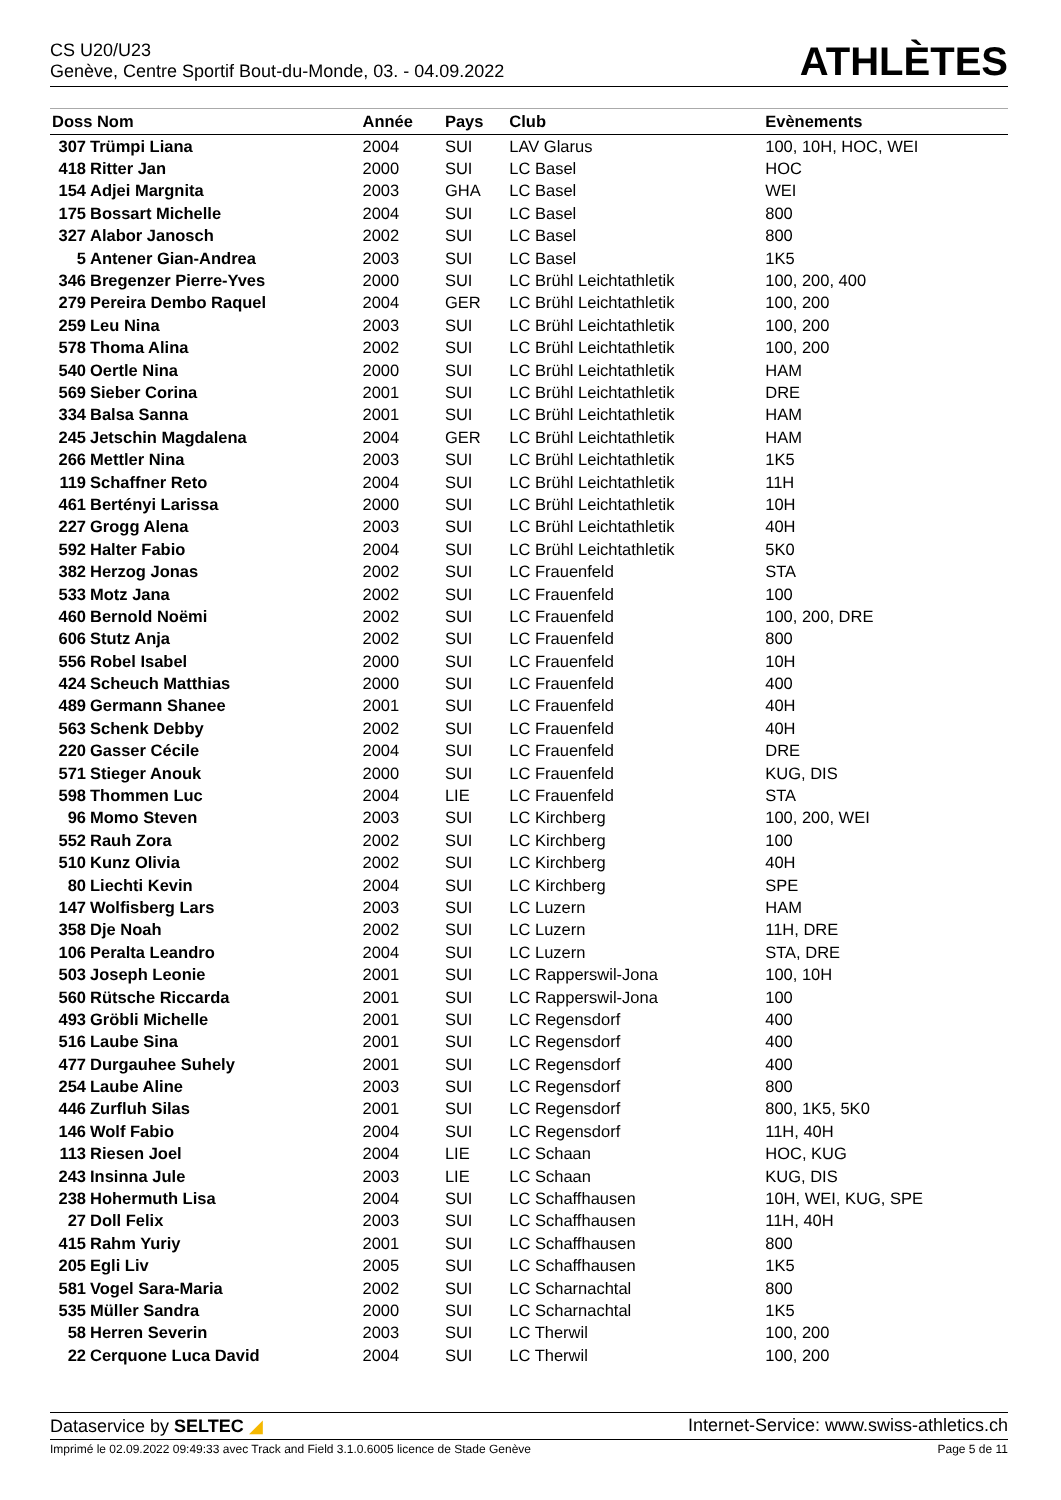CS U20/U23
Genève, Centre Sportif Bout-du-Monde, 03. - 04.09.2022
ATHLÈTES
| Doss Nom | | Année | Pays | Club | Evènements |
| --- | --- | --- | --- | --- | --- |
| 307 | Trümpi Liana | 2004 | SUI | LAV Glarus | 100, 10H, HOC, WEI |
| 418 | Ritter Jan | 2000 | SUI | LC Basel | HOC |
| 154 | Adjei Margnita | 2003 | GHA | LC Basel | WEI |
| 175 | Bossart Michelle | 2004 | SUI | LC Basel | 800 |
| 327 | Alabor Janosch | 2002 | SUI | LC Basel | 800 |
| 5 | Antener Gian-Andrea | 2003 | SUI | LC Basel | 1K5 |
| 346 | Bregenzer Pierre-Yves | 2000 | SUI | LC Brühl Leichtathletik | 100, 200, 400 |
| 279 | Pereira Dembo Raquel | 2004 | GER | LC Brühl Leichtathletik | 100, 200 |
| 259 | Leu Nina | 2003 | SUI | LC Brühl Leichtathletik | 100, 200 |
| 578 | Thoma Alina | 2002 | SUI | LC Brühl Leichtathletik | 100, 200 |
| 540 | Oertle Nina | 2000 | SUI | LC Brühl Leichtathletik | HAM |
| 569 | Sieber Corina | 2001 | SUI | LC Brühl Leichtathletik | DRE |
| 334 | Balsa Sanna | 2001 | SUI | LC Brühl Leichtathletik | HAM |
| 245 | Jetschin Magdalena | 2004 | GER | LC Brühl Leichtathletik | HAM |
| 266 | Mettler Nina | 2003 | SUI | LC Brühl Leichtathletik | 1K5 |
| 119 | Schaffner Reto | 2004 | SUI | LC Brühl Leichtathletik | 11H |
| 461 | Bertényi Larissa | 2000 | SUI | LC Brühl Leichtathletik | 10H |
| 227 | Grogg Alena | 2003 | SUI | LC Brühl Leichtathletik | 40H |
| 592 | Halter Fabio | 2004 | SUI | LC Brühl Leichtathletik | 5K0 |
| 382 | Herzog Jonas | 2002 | SUI | LC Frauenfeld | STA |
| 533 | Motz Jana | 2002 | SUI | LC Frauenfeld | 100 |
| 460 | Bernold Noëmi | 2002 | SUI | LC Frauenfeld | 100, 200, DRE |
| 606 | Stutz Anja | 2002 | SUI | LC Frauenfeld | 800 |
| 556 | Robel Isabel | 2000 | SUI | LC Frauenfeld | 10H |
| 424 | Scheuch Matthias | 2000 | SUI | LC Frauenfeld | 400 |
| 489 | Germann Shanee | 2001 | SUI | LC Frauenfeld | 40H |
| 563 | Schenk Debby | 2002 | SUI | LC Frauenfeld | 40H |
| 220 | Gasser Cécile | 2004 | SUI | LC Frauenfeld | DRE |
| 571 | Stieger Anouk | 2000 | SUI | LC Frauenfeld | KUG, DIS |
| 598 | Thommen Luc | 2004 | LIE | LC Frauenfeld | STA |
| 96 | Momo Steven | 2003 | SUI | LC Kirchberg | 100, 200, WEI |
| 552 | Rauh Zora | 2002 | SUI | LC Kirchberg | 100 |
| 510 | Kunz Olivia | 2002 | SUI | LC Kirchberg | 40H |
| 80 | Liechti Kevin | 2004 | SUI | LC Kirchberg | SPE |
| 147 | Wolfisberg Lars | 2003 | SUI | LC Luzern | HAM |
| 358 | Dje Noah | 2002 | SUI | LC Luzern | 11H, DRE |
| 106 | Peralta Leandro | 2004 | SUI | LC Luzern | STA, DRE |
| 503 | Joseph Leonie | 2001 | SUI | LC Rapperswil-Jona | 100, 10H |
| 560 | Rütsche Riccarda | 2001 | SUI | LC Rapperswil-Jona | 100 |
| 493 | Gröbli Michelle | 2001 | SUI | LC Regensdorf | 400 |
| 516 | Laube Sina | 2001 | SUI | LC Regensdorf | 400 |
| 477 | Durgauhee Suhely | 2001 | SUI | LC Regensdorf | 400 |
| 254 | Laube Aline | 2003 | SUI | LC Regensdorf | 800 |
| 446 | Zurfluh Silas | 2001 | SUI | LC Regensdorf | 800, 1K5, 5K0 |
| 146 | Wolf Fabio | 2004 | SUI | LC Regensdorf | 11H, 40H |
| 113 | Riesen Joel | 2004 | LIE | LC Schaan | HOC, KUG |
| 243 | Insinna Jule | 2003 | LIE | LC Schaan | KUG, DIS |
| 238 | Hohermuth Lisa | 2004 | SUI | LC Schaffhausen | 10H, WEI, KUG, SPE |
| 27 | Doll Felix | 2003 | SUI | LC Schaffhausen | 11H, 40H |
| 415 | Rahm Yuriy | 2001 | SUI | LC Schaffhausen | 800 |
| 205 | Egli Liv | 2005 | SUI | LC Schaffhausen | 1K5 |
| 581 | Vogel Sara-Maria | 2002 | SUI | LC Scharnachtal | 800 |
| 535 | Müller Sandra | 2000 | SUI | LC Scharnachtal | 1K5 |
| 58 | Herren Severin | 2003 | SUI | LC Therwil | 100, 200 |
| 22 | Cerquone Luca David | 2004 | SUI | LC Therwil | 100, 200 |
Dataservice by SELTEC ◢ Internet-Service: www.swiss-athletics.ch
Imprimé le 02.09.2022 09:49:33 avec Track and Field 3.1.0.6005 licence de Stade Genève Page 5 de 11